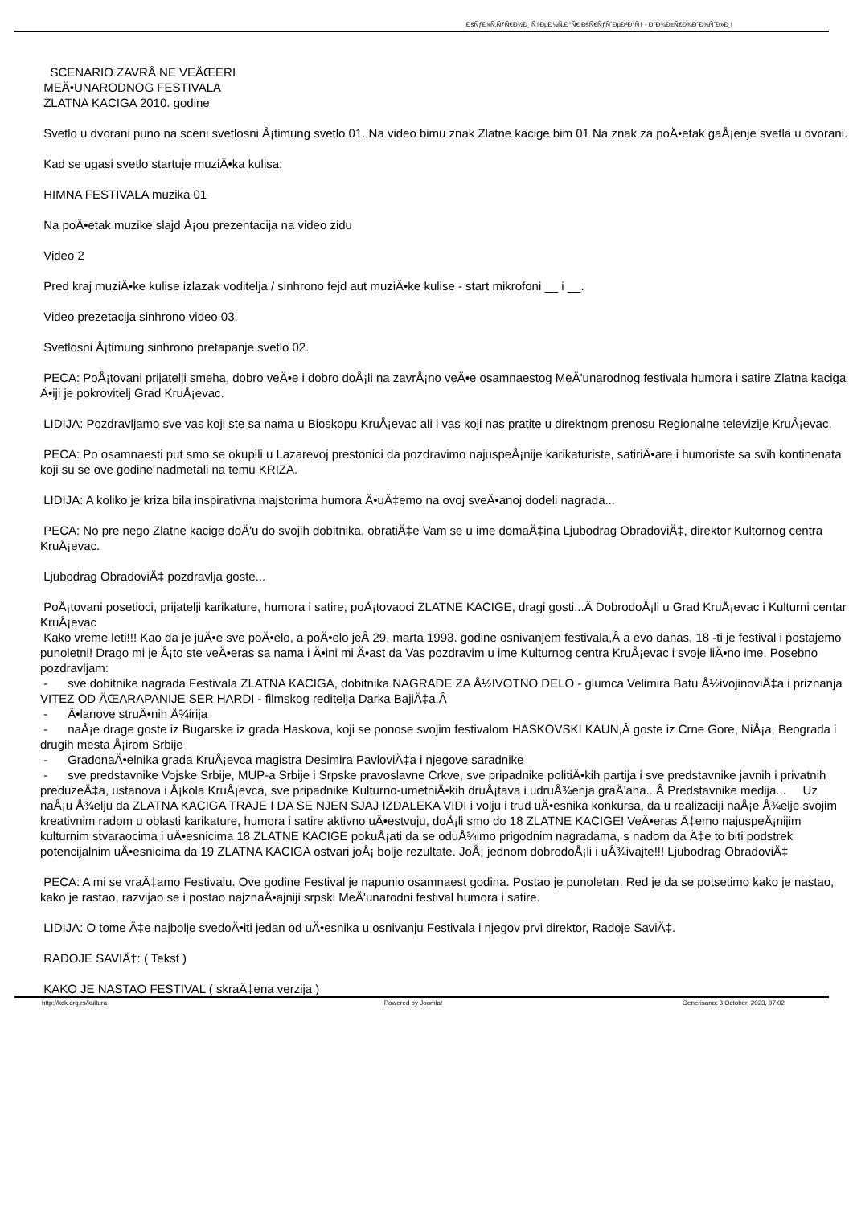ÐšÑƒÐ»Ñ‚ÑƒÑ€Ð½Ð¸ Ñ†ÐµÐ½Ñ‚Ð°Ñ€ ÐšÑ€ÑƒÑˆÐµÐ²Ð°Ñ† - Ð"Ð¾Ð±Ñ€Ð¾Ð´Ð¾ÑˆÐ»Ð¸!
SCENARIO ZAVRÅ NE VEÄŒERI
MEÄ•UNARODNOG FESTIVALA
ZLATNA KACIGA 2010. godine
Svetlo u dvorani puno na sceni svetlosni Å¡timung svetlo 01. Na video bimu znak Zlatne kacige bim 01 Na znak za poÄ•etak gaÅ¡enje svetla u dvorani.
Kad se ugasi svetlo startuje muziÄ•ka kulisa:
HIMNA FESTIVALA muzika 01
Na poÄ•etak muzike slajd Å¡ou prezentacija na video zidu
Video 2
Pred kraj muziÄ•ke kulise izlazak voditelja / sinhrono fejd aut muziÄ•ke kulise - start mikrofoni __ i __.
Video prezetacija sinhrono video 03.
Svetlosni Å¡timung sinhrono pretapanje svetlo 02.
PECA: PoÅ¡tovani prijatelji smeha, dobro veÄ•e i dobro doÅ¡li na zavrÅ¡no veÄ•e osamnaestog MeÄ'unarodnog festivala humora i satire Zlatna kaciga Ä•iji je pokrovitelj Grad KruÅ¡evac.
LIDIJA: Pozdravljamo sve vas koji ste sa nama u Bioskopu KruÅ¡evac ali i vas koji nas pratite u direktnom prenosu Regionalne televizije KruÅ¡evac.
PECA: Po osamnaesti put smo se okupili u Lazarevoj prestonici da pozdravimo najuspeÅ¡nije karikaturiste, satiriÄ•are i humoriste sa svih kontinenata koji su se ove godine nadmetali na temu KRIZA.
LIDIJA: A koliko je kriza bila inspirativna majstorima humora Ä•uÄ‡emo na ovoj sveÄ•anoj dodeli nagrada...
PECA: No pre nego Zlatne kacige doÄ'u do svojih dobitnika, obratiÄ‡e Vam se u ime domaÄ‡ina Ljubodrag ObradoviÄ‡, direktor Kultornog centra KruÅ¡evac.
Ljubodrag ObradoviÄ‡ pozdravlja goste...
PoÅ¡tovani posetioci, prijatelji karikature, humora i satire, poÅ¡tovaoci ZLATNE KACIGE, dragi gosti...Â DobrodoÅ¡li u Grad KruÅ¡evac i Kulturni centar KruÅ¡evac
Kako vreme leti!!! Kao da je juÄ•e sve poÄ•elo, a poÄ•elo jeÂ 29. marta 1993. godine osnivanjem festivala,Â a evo danas, 18 -ti je festival i postajemo punoletni! Drago mi je Å¡to ste veÄ•eras sa nama i Ä•ini mi Ä•ast da Vas pozdravim u ime Kulturnog centra KruÅ¡evac i svoje liÄ•no ime. Posebno pozdravljam:
- sve dobitnike nagrada Festivala ZLATNA KACIGA, dobitnika NAGRADE ZA Å½IVOTNO DELO - glumca Velimira Batu Å½ivojinoviÄ‡a i priznanja VITEZ OD ÄŒARAPANIJE SER HARDI - filmskog reditelja Darka BajiÄ‡a.Â
- Ä•lanove struÄ•nih Å¾irija
- naÅ¡e drage goste iz Bugarske iz grada Haskova, koji se ponose svojim festivalom HASKOVSKI KAUN,Â goste iz Crne Gore, NiÅ¡a, Beograda i drugih mesta Å¡irom Srbije
- GradonaÄ•elnika grada KruÅ¡evca magistra Desimira PavloviÄ‡a i njegove saradnike
- sve predstavnike Vojske Srbije, MUP-a Srbije i Srpske pravoslavne Crkve, sve pripadnike politiÄ•kih partija i sve predstavnike javnih i privatnih preduzeÄ‡a, ustanova i Å¡kola KruÅ¡evca, sve pripadnike Kulturno-umetniÄ•kih druÅ¡tava i udruÅ¾enja graÄ'ana...Â Predstavnike medija... Uz naÅ¡u Å¾elju da ZLATNA KACIGA TRAJE I DA SE NJEN SJAJ IZDALEKA VIDI i volju i trud uÄ•esnika konkursa, da u realizaciji naÅ¡e Å¾elje svojim kreativnim radom u oblasti karikature, humora i satire aktivno uÄ•estvuju, doÅ¡li smo do 18 ZLATNE KACIGE! VeÄ•eras Ä‡emo najuspeÅ¡nijim kulturnim stvaraocima i uÄ•esnicima 18 ZLATNE KACIGE pokuÅ¡ati da se oduÅ¾imo prigodnim nagradama, s nadom da Ä‡e to biti podstrek potencijalnim uÄ•esnicima da 19 ZLATNA KACIGA ostvari joÅ¡ bolje rezultate. JoÅ¡ jednom dobrodoÅ¡li i uÅ¾ivajte!!! Ljubodrag ObradoviÄ‡
PECA: A mi se vraÄ‡amo Festivalu. Ove godine Festival je napunio osamnaest godina. Postao je punoletan. Red je da se potsetimo kako je nastao, kako je rastao, razvijao se i postao najznaÄ•ajniji srpski MeÄ'unarodni festival humora i satire.
LIDIJA: O tome Ä‡e najbolje svedoÄ•iti jedan od uÄ•esnika u osnivanju Festivala i njegov prvi direktor, Radoje SaviÄ‡.
RADOJE SAVIÄ†: ( Tekst )
KAKO JE NASTAO FESTIVAL ( skraÄ‡ena verzija )
http://kck.org.rs/kultura Powered by Joomla! Generisano: 3 October, 2023, 07:02